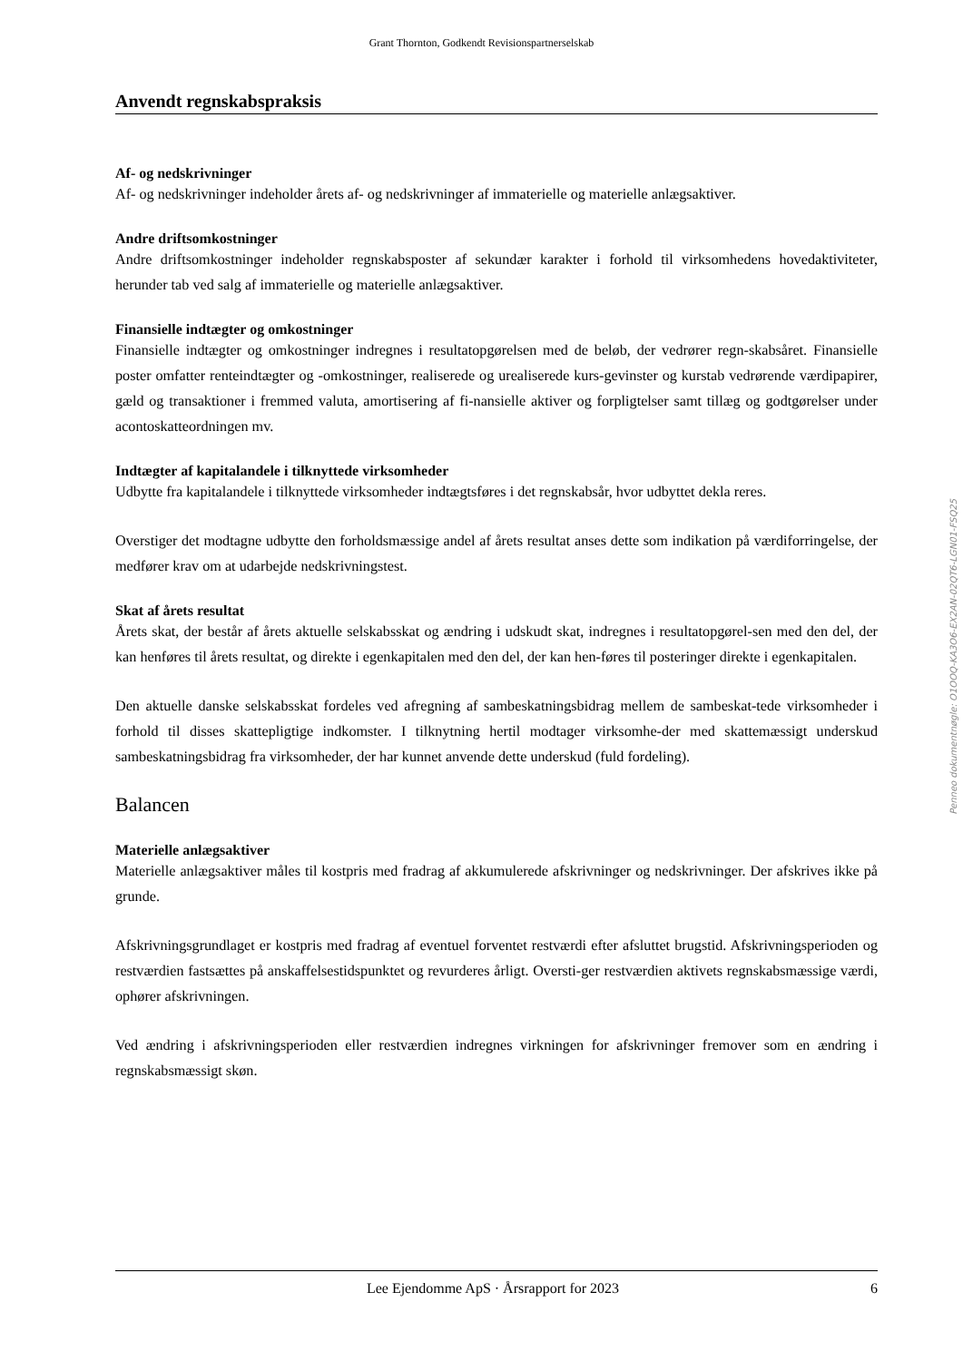Grant Thornton, Godkendt Revisionspartnerselskab
Anvendt regnskabspraksis
Af- og nedskrivninger
Af- og nedskrivninger indeholder årets af- og nedskrivninger af immaterielle og materielle anlægsaktiver.
Andre driftsomkostninger
Andre driftsomkostninger indeholder regnskabsposter af sekundær karakter i forhold til virksomhedens hovedaktiviteter, herunder tab ved salg af immaterielle og materielle anlægsaktiver.
Finansielle indtægter og omkostninger
Finansielle indtægter og omkostninger indregnes i resultatopgørelsen med de beløb, der vedrører regn-skabsåret. Finansielle poster omfatter renteindtægter og -omkostninger, realiserede og urealiserede kurs-gevinster og kurstab vedrørende værdipapirer, gæld og transaktioner i fremmed valuta, amortisering af fi-nansielle aktiver og forpligtelser samt tillæg og godtgørelser under acontoskatteordningen mv.
Indtægter af kapitalandele i tilknyttede virksomheder
Udbytte fra kapitalandele i tilknyttede virksomheder indtægtsføres i det regnskabsår, hvor udbyttet dekla reres.
Overstiger det modtagne udbytte den forholdsmæssige andel af årets resultat anses dette som indikation på værdiforringelse, der medfører krav om at udarbejde nedskrivningstest.
Skat af årets resultat
Årets skat, der består af årets aktuelle selskabsskat og ændring i udskudt skat, indregnes i resultatopgørel-sen med den del, der kan henføres til årets resultat, og direkte i egenkapitalen med den del, der kan hen-føres til posteringer direkte i egenkapitalen.
Den aktuelle danske selskabsskat fordeles ved afregning af sambeskatningsbidrag mellem de sambeskat-tede virksomheder i forhold til disses skattepligtige indkomster. I tilknytning hertil modtager virksomhe-der med skattemæssigt underskud sambeskatningsbidrag fra virksomheder, der har kunnet anvende dette underskud (fuld fordeling).
Balancen
Materielle anlægsaktiver
Materielle anlægsaktiver måles til kostpris med fradrag af akkumulerede afskrivninger og nedskrivninger. Der afskrives ikke på grunde.
Afskrivningsgrundlaget er kostpris med fradrag af eventuel forventet restværdi efter afsluttet brugstid. Afskrivningsperioden og restværdien fastsættes på anskaffelsestidspunktet og revurderes årligt. Oversti-ger restværdien aktivets regnskabsmæssige værdi, ophører afskrivningen.
Ved ændring i afskrivningsperioden eller restværdien indregnes virkningen for afskrivninger fremover som en ændring i regnskabsmæssigt skøn.
Penneo dokumentnøgle: O1OOQ-KA3O6-EX2AN-02QT6-LGN01-FSQ25
Lee Ejendomme ApS · Årsrapport for 2023 6